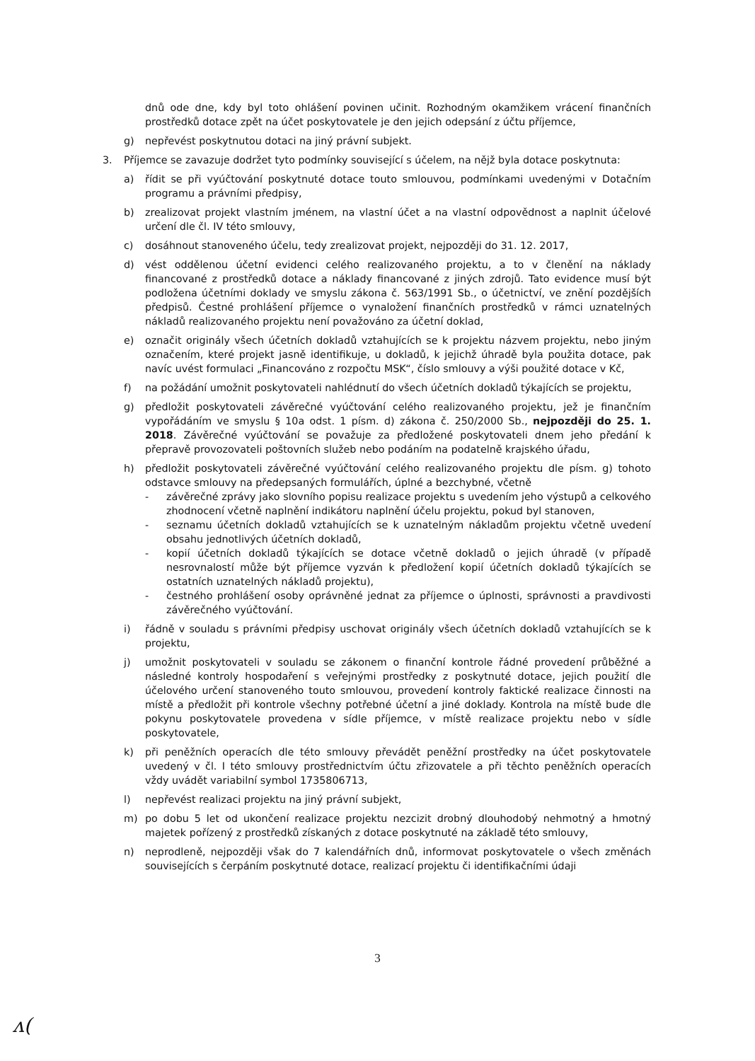dnů ode dne, kdy byl toto ohlášení povinen učinit. Rozhodným okamžikem vrácení finančních prostředků dotace zpět na účet poskytovatele je den jejich odepsání z účtu příjemce,
g) nepřevést poskytnutou dotaci na jiný právní subjekt.
3. Příjemce se zavazuje dodržet tyto podmínky související s účelem, na nějž byla dotace poskytnuta:
a) řídit se při vyúčtování poskytnuté dotace touto smlouvou, podmínkami uvedenými v Dotačním programu a právními předpisy,
b) zrealizovat projekt vlastním jménem, na vlastní účet a na vlastní odpovědnost a naplnit účelové určení dle čl. IV této smlouvy,
c) dosáhnout stanoveného účelu, tedy zrealizovat projekt, nejpozději do 31. 12. 2017,
d) vést oddělenou účetní evidenci celého realizovaného projektu, a to v členění na náklady financované z prostředků dotace a náklady financované z jiných zdrojů. Tato evidence musí být podložena účetními doklady ve smyslu zákona č. 563/1991 Sb., o účetnictví, ve znění pozdějších předpisů. Čestné prohlášení příjemce o vynaložení finančních prostředků v rámci uznatelných nákladů realizovaného projektu není považováno za účetní doklad,
e) označit originály všech účetních dokladů vztahujících se k projektu názvem projektu, nebo jiným označením, které projekt jasně identifikuje, u dokladů, k jejichž úhradě byla použita dotace, pak navíc uvést formulaci „Financováno z rozpočtu MSK“, číslo smlouvy a výši použité dotace v Kč,
f) na požádání umožnit poskytovateli nahlédnutí do všech účetních dokladů týkajících se projektu,
g) předložit poskytovateli závěrečné vyúčtování celého realizovaného projektu, jež je finančním vypořádáním ve smyslu § 10a odst. 1 písm. d) zákona č. 250/2000 Sb., nejpozději do 25. 1. 2018. Závěrečné vyúčtování se považuje za předložené poskytovateli dnem jeho předání k přepravě provozovateli poštovních služeb nebo podáním na podatelně krajského úřadu,
h) předložit poskytovateli závěrečné vyúčtování celého realizovaného projektu dle písm. g) tohoto odstavce smlouvy na předepsaných formulářích, úplné a bezchybné, včetně
- závěrečné zprávy jako slovního popisu realizace projektu s uvedením jeho výstupů a celkového zhodnocení včetně naplnění indikátoru naplnění účelu projektu, pokud byl stanoven,
- seznamu účetních dokladů vztahujících se k uznatelným nákladům projektu včetně uvedení obsahu jednotlivých účetních dokladů,
- kopií účetních dokladů týkajících se dotace včetně dokladů o jejich úhradě (v případě nesrovnalostí může být příjemce vyzván k předložení kopií účetních dokladů týkajících se ostatních uznatelných nákladů projektu),
- čestného prohlášení osoby oprávněné jednat za příjemce o úplnosti, správnosti a pravdivosti závěrečného vyúčtování.
i) řádně v souladu s právními předpisy uschovat originály všech účetních dokladů vztahujících se k projektu,
j) umožnit poskytovateli v souladu se zákonem o finanční kontrole řádné provedení průběžné a následné kontroly hospodaření s veřejnými prostředky z poskytnuté dotace, jejich použití dle účelového určení stanoveného touto smlouvou, provedení kontroly faktické realizace činnosti na místě a předložit při kontrole všechny potřebné účetní a jiné doklady. Kontrola na místě bude dle pokynu poskytovatele provedena v sídle příjemce, v místě realizace projektu nebo v sídle poskytovatele,
k) při peněžních operacích dle této smlouvy převádět peněžní prostředky na účet poskytovatele uvedený v čl. I této smlouvy prostřednictvím účtu zřizovatele a při těchto peněžních operacích vždy uvádět variabilní symbol 1735806713,
l) nepřevést realizaci projektu na jiný právní subjekt,
m) po dobu 5 let od ukončení realizace projektu nezcizit drobný dlouhodobý nehmotný a hmotný majetek pořízený z prostředků získaných z dotace poskytnuté na základě této smlouvy,
n) neprodleně, nejpozději však do 7 kalendářních dnů, informovat poskytovatele o všech změnách souvisejících s čerpáním poskytnuté dotace, realizací projektu či identifikačními údaji
3
ᴧ(